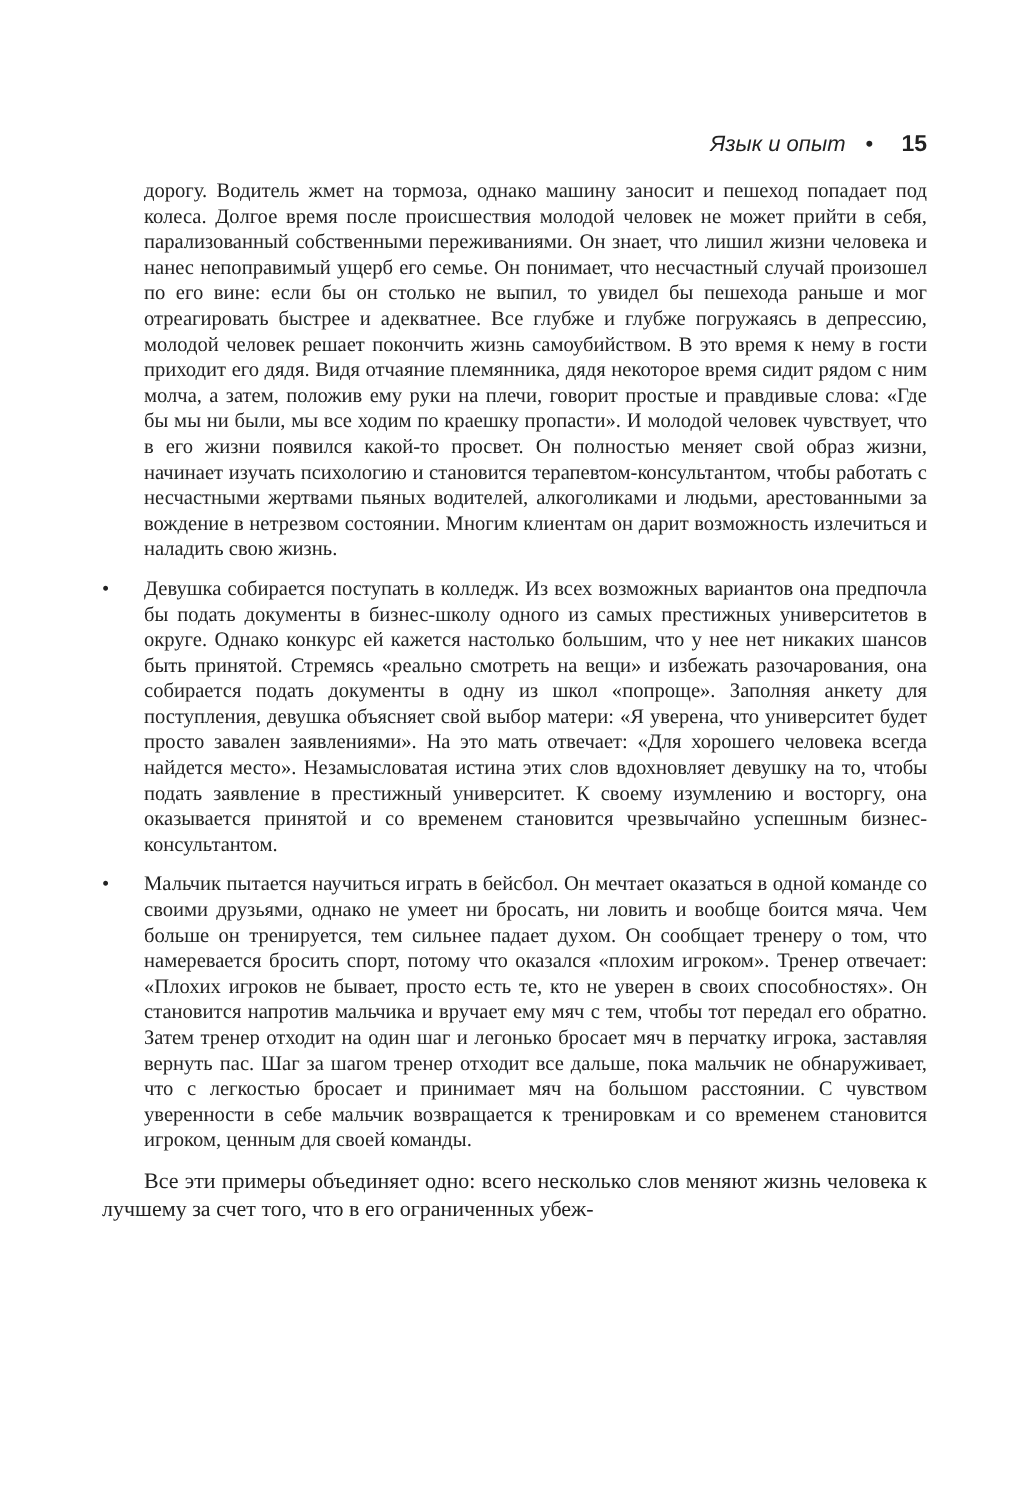Язык и опыт • 15
дорогу. Водитель жмет на тормоза, однако машину заносит и пешеход попадает под колеса. Долгое время после происшествия молодой человек не может прийти в себя, парализованный собственными переживаниями. Он знает, что лишил жизни человека и нанес непоправимый ущерб его семье. Он понимает, что несчастный случай произошел по его вине: если бы он столько не выпил, то увидел бы пешехода раньше и мог отреагировать быстрее и адекватнее. Все глубже и глубже погружаясь в депрессию, молодой человек решает покончить жизнь самоубийством. В это время к нему в гости приходит его дядя. Видя отчаяние племянника, дядя некоторое время сидит рядом с ним молча, а затем, положив ему руки на плечи, говорит простые и правдивые слова: «Где бы мы ни были, мы все ходим по краешку пропасти». И молодой человек чувствует, что в его жизни появился какой-то просвет. Он полностью меняет свой образ жизни, начинает изучать психологию и становится терапевтом-консультантом, чтобы работать с несчастными жертвами пьяных водителей, алкоголиками и людьми, арестованными за вождение в нетрезвом состоянии. Многим клиентам он дарит возможность излечиться и наладить свою жизнь.
• Девушка собирается поступать в колледж. Из всех возможных вариантов она предпочла бы подать документы в бизнес-школу одного из самых престижных университетов в округе. Однако конкурс ей кажется настолько большим, что у нее нет никаких шансов быть принятой. Стремясь «реально смотреть на вещи» и избежать разочарования, она собирается подать документы в одну из школ «попроще». Заполняя анкету для поступления, девушка объясняет свой выбор матери: «Я уверена, что университет будет просто завален заявлениями». На это мать отвечает: «Для хорошего человека всегда найдется место». Незамысловатая истина этих слов вдохновляет девушку на то, чтобы подать заявление в престижный университет. К своему изумлению и восторгу, она оказывается принятой и со временем становится чрезвычайно успешным бизнес-консультантом.
• Мальчик пытается научиться играть в бейсбол. Он мечтает оказаться в одной команде со своими друзьями, однако не умеет ни бросать, ни ловить и вообще боится мяча. Чем больше он тренируется, тем сильнее падает духом. Он сообщает тренеру о том, что намеревается бросить спорт, потому что оказался «плохим игроком». Тренер отвечает: «Плохих игроков не бывает, просто есть те, кто не уверен в своих способностях». Он становится напротив мальчика и вручает ему мяч с тем, чтобы тот передал его обратно. Затем тренер отходит на один шаг и легонько бросает мяч в перчатку игрока, заставляя вернуть пас. Шаг за шагом тренер отходит все дальше, пока мальчик не обнаруживает, что с легкостью бросает и принимает мяч на большом расстоянии. С чувством уверенности в себе мальчик возвращается к тренировкам и со временем становится игроком, ценным для своей команды.
Все эти примеры объединяет одно: всего несколько слов меняют жизнь человека к лучшему за счет того, что в его ограниченных убеж-